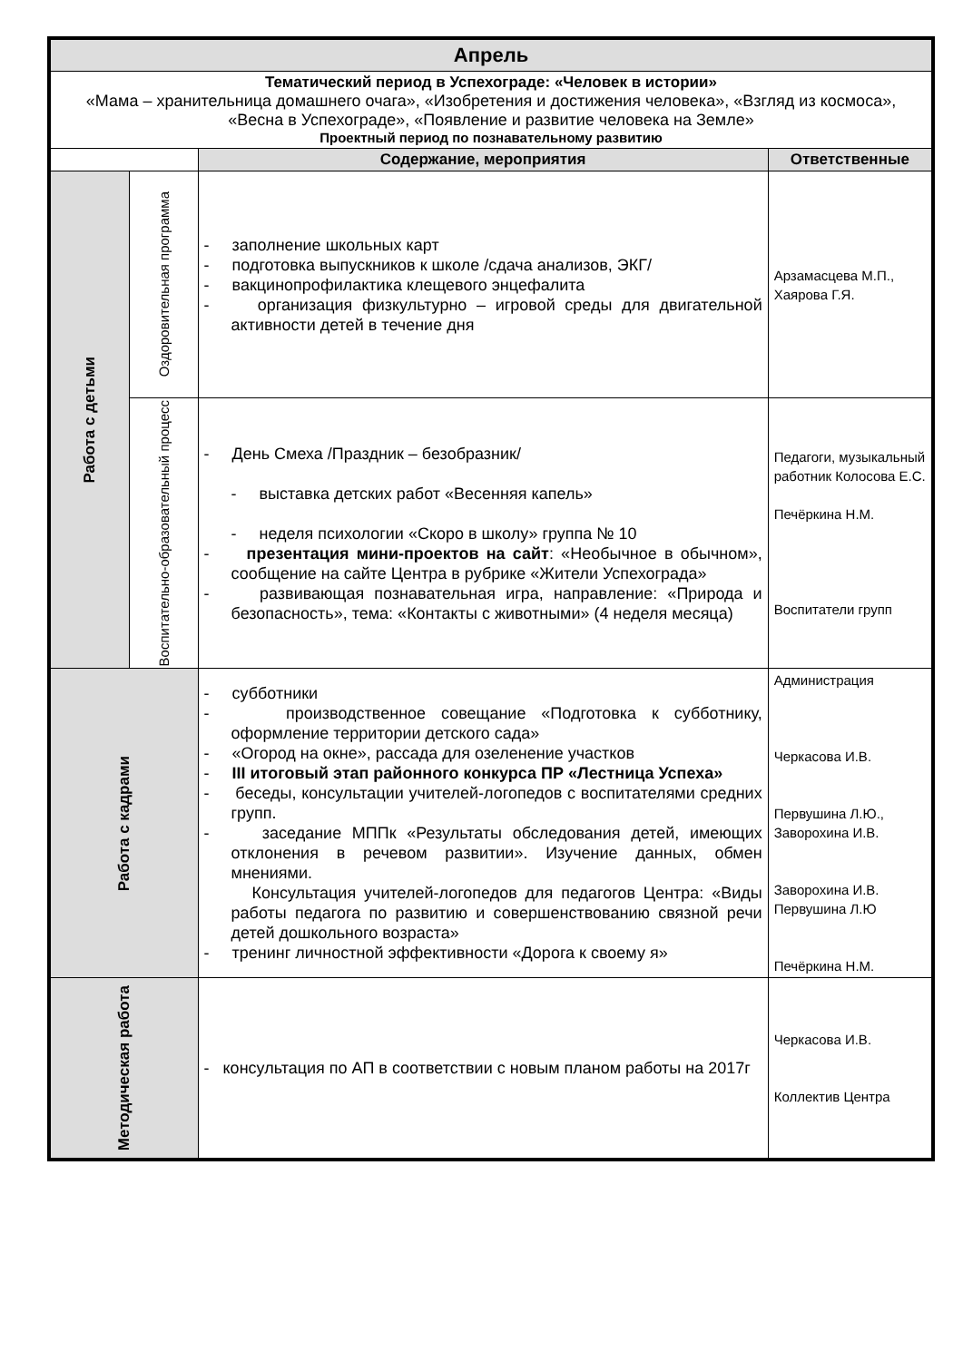| Апрель | | | |
| Тематический период в Успехограде: «Человек в истории» «Мама – хранительница домашнего очага», «Изобретения и достижения человека», «Взгляд из космоса», «Весна в Успехограде», «Появление и развитие человека на Земле» Проектный период по познавательному развитию | | | |
| | | Содержание, мероприятия | Ответственные |
| Работа с детьми | Оздоровительная программа | - заполнение школьных карт - подготовка выпускников к школе /сдача анализов, ЭКГ/ - вакцинопрофилактика клещевого энцефалита - организация физкультурно – игровой среды для двигательной активности детей в течение дня | Арзамасцева М.П., Хаярова Г.Я. |
| | Воспитательно-образовательный процесс | - День Смеха /Праздник – безобразник/ - выставка детских работ «Весенняя капель» - неделя психологии «Скоро в школу» группа № 10 - презентация мини-проектов на сайт : «Необычное в обычном», сообщение на сайте Центра в рубрике «Жители Успехограда» - развивающая познавательная игра, направление: «Природа и безопасность», тема: «Контакты с животными» (4 неделя месяца) | Педагоги, музыкальный работник Колосова Е.С. Печёркина Н.М. Воспитатели групп |
| Работа с кадрами | | - субботники - производственное совещание «Подготовка к субботнику, оформление территории детского сада» - «Огород на окне», рассада для озеленение участков - III итоговый этап районного конкурса ПР «Лестница Успеха» - беседы, консультации учителей-логопедов с воспитателями средних групп. - заседание МППк «Результаты обследования детей, имеющих отклонения в речевом развитии». Изучение данных, обмен мнениями. Консультация учителей-логопедов для педагогов Центра: «Виды работы педагога по развитию и совершенствованию связной речи детей дошкольного возраста» - тренинг личностной эффективности «Дорога к своему я» | Администрация Черкасова И.В. Первушина Л.Ю., Заворохина И.В. Заворохина И.В. Первушина Л.Ю Печёркина Н.М. |
| Методическая работа | | - консультация по АП в соответствии с новым планом работы на 2017г | Черкасова И.В. Коллектив Центра |